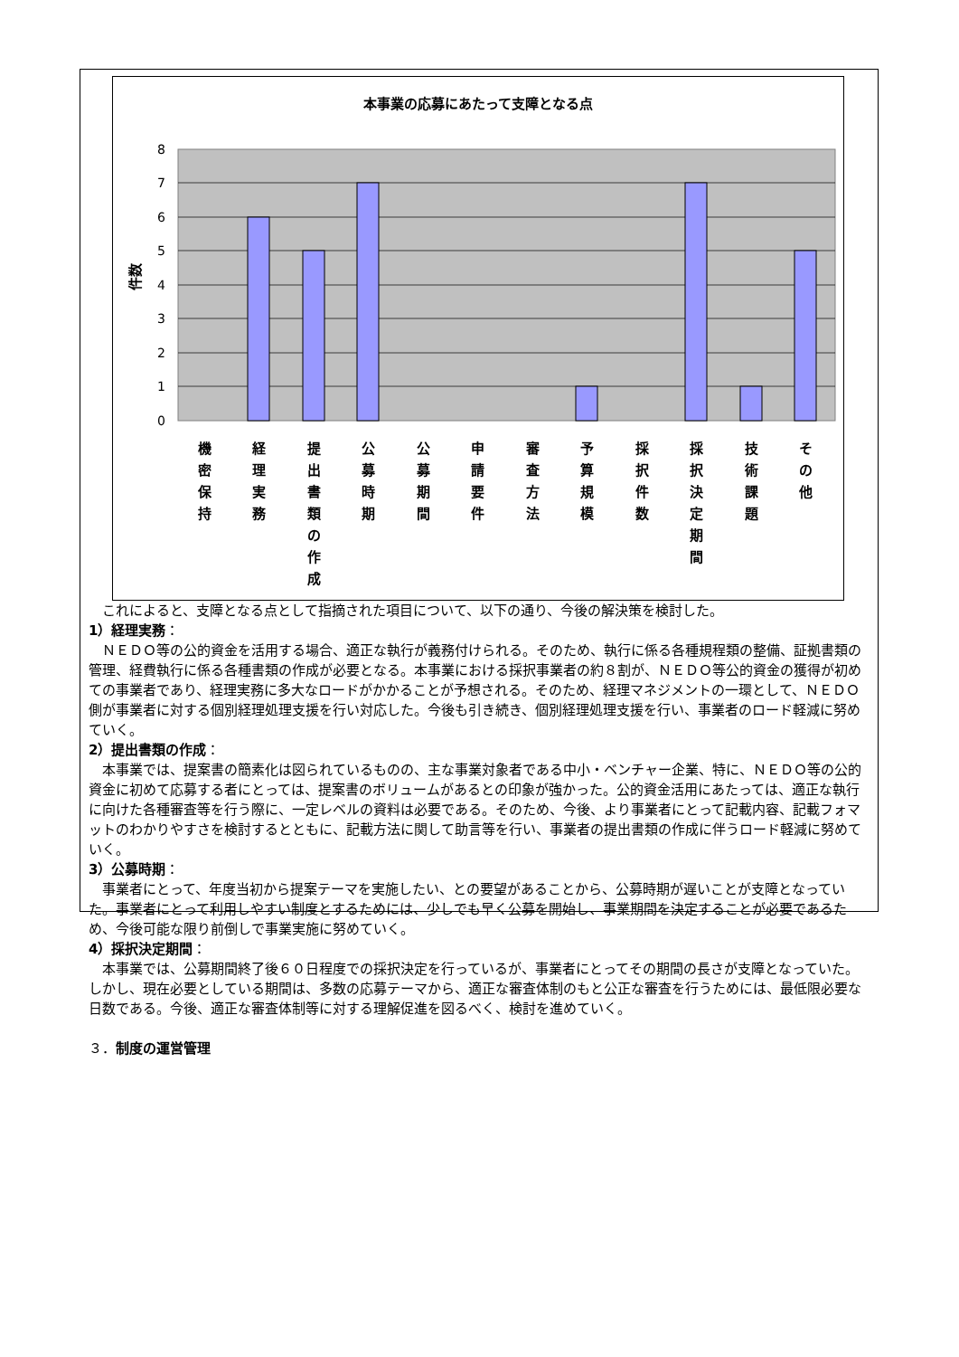本事業の応募にあたって支障となる点
8
7
6
5
4
3
2
1
0
件数
機
密
保
持
経
理
実
務
提
出
書
類
の
作
成
公
募
時
期
公
募
期
間
申
請
要
件
審
査
方
法
予
算
規
模
採
択
件
数
採
択
決
定
期
間
技
術
課
題
そ
の
他
これによると、支障となる点として指摘された項目について、以下の通り、今後の解決策を検討した。
1）経理実務：
ＮＥＤＯ等の公的資金を活用する場合、適正な執行が義務付けられる。そのため、執行に係る各種規程類の整備、証拠書類の管理、経費執行に係る各種書類の作成が必要となる。本事業における採択事業者の約８割が、ＮＥＤＯ等公的資金の獲得が初めての事業者であり、経理実務に多大なロードがかかることが予想される。そのため、経理マネジメントの一環として、ＮＥＤＯ側が事業者に対する個別経理処理支援を行い対応した。今後も引き続き、個別経理処理支援を行い、事業者のロード軽減に努めていく。
2）提出書類の作成：
本事業では、提案書の簡素化は図られているものの、主な事業対象者である中小・ベンチャー企業、特に、ＮＥＤＯ等の公的資金に初めて応募する者にとっては、提案書のボリュームがあるとの印象が強かった。公的資金活用にあたっては、適正な執行に向けた各種審査等を行う際に、一定レベルの資料は必要である。そのため、今後、より事業者にとって記載内容、記載フォマットのわかりやすさを検討するとともに、記載方法に関して助言等を行い、事業者の提出書類の作成に伴うロード軽減に努めていく。
3）公募時期：
事業者にとって、年度当初から提案テーマを実施したい、との要望があることから、公募時期が遅いことが支障となっていた。事業者にとって利用しやすい制度とするためには、少しでも早く公募を開始し、事業期間を決定することが必要であるため、今後可能な限り前倒しで事業実施に努めていく。
4）採択決定期間：
本事業では、公募期間終了後６０日程度での採択決定を行っているが、事業者にとってその期間の長さが支障となっていた。しかし、現在必要としている期間は、多数の応募テーマから、適正な審査体制のもと公正な審査を行うためには、最低限必要な日数である。今後、適正な審査体制等に対する理解促進を図るべく、検討を進めていく。
３．制度の運営管理